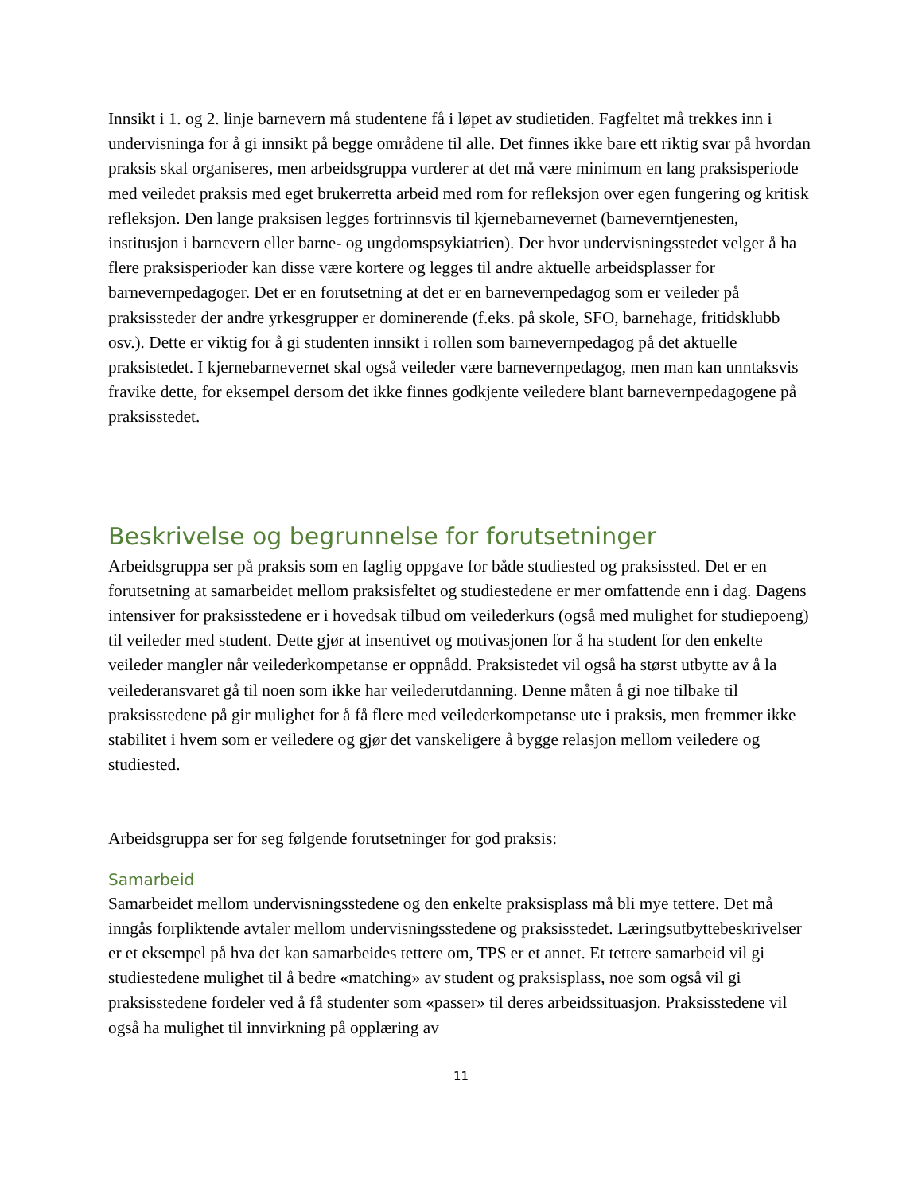Innsikt i 1. og 2. linje barnevern må studentene få i løpet av studietiden. Fagfeltet må trekkes inn i undervisninga for å gi innsikt på begge områdene til alle. Det finnes ikke bare ett riktig svar på hvordan praksis skal organiseres, men arbeidsgruppa vurderer at det må være minimum en lang praksisperiode med veiledet praksis med eget brukerretta arbeid med rom for refleksjon over egen fungering og kritisk refleksjon. Den lange praksisen legges fortrinnsvis til kjernebarnevernet (barneverntjenesten, institusjon i barnevern eller barne- og ungdomspsykiatrien). Der hvor undervisningsstedet velger å ha flere praksisperioder kan disse være kortere og legges til andre aktuelle arbeidsplasser for barnevernpedagoger. Det er en forutsetning at det er en barnevernpedagog som er veileder på praksissteder der andre yrkesgrupper er dominerende (f.eks. på skole, SFO, barnehage, fritidsklubb osv.). Dette er viktig for å gi studenten innsikt i rollen som barnevernpedagog på det aktuelle praksistedet. I kjernebarnevernet skal også veileder være barnevernpedagog, men man kan unntaksvis fravike dette, for eksempel dersom det ikke finnes godkjente veiledere blant barnevernpedagogene på praksisstedet.
Beskrivelse og begrunnelse for forutsetninger
Arbeidsgruppa ser på praksis som en faglig oppgave for både studiested og praksissted. Det er en forutsetning at samarbeidet mellom praksisfeltet og studiestedene er mer omfattende enn i dag. Dagens intensiver for praksisstedene er i hovedsak tilbud om veilederkurs (også med mulighet for studiepoeng) til veileder med student. Dette gjør at insentivet og motivasjonen for å ha student for den enkelte veileder mangler når veilederkompetanse er oppnådd. Praksistedet vil også ha størst utbytte av å la veilederansvaret gå til noen som ikke har veilederutdanning. Denne måten å gi noe tilbake til praksisstedene på gir mulighet for å få flere med veilederkompetanse ute i praksis, men fremmer ikke stabilitet i hvem som er veiledere og gjør det vanskeligere å bygge relasjon mellom veiledere og studiested.
Arbeidsgruppa ser for seg følgende forutsetninger for god praksis:
Samarbeid
Samarbeidet mellom undervisningsstedene og den enkelte praksisplass må bli mye tettere. Det må inngås forpliktende avtaler mellom undervisningsstedene og praksisstedet. Læringsutbyttebeskrivelser er et eksempel på hva det kan samarbeides tettere om, TPS er et annet. Et tettere samarbeid vil gi studiestedene mulighet til å bedre «matching» av student og praksisplass, noe som også vil gi praksisstedene fordeler ved å få studenter som «passer» til deres arbeidssituasjon. Praksisstedene vil også ha mulighet til innvirkning på opplæring av
11